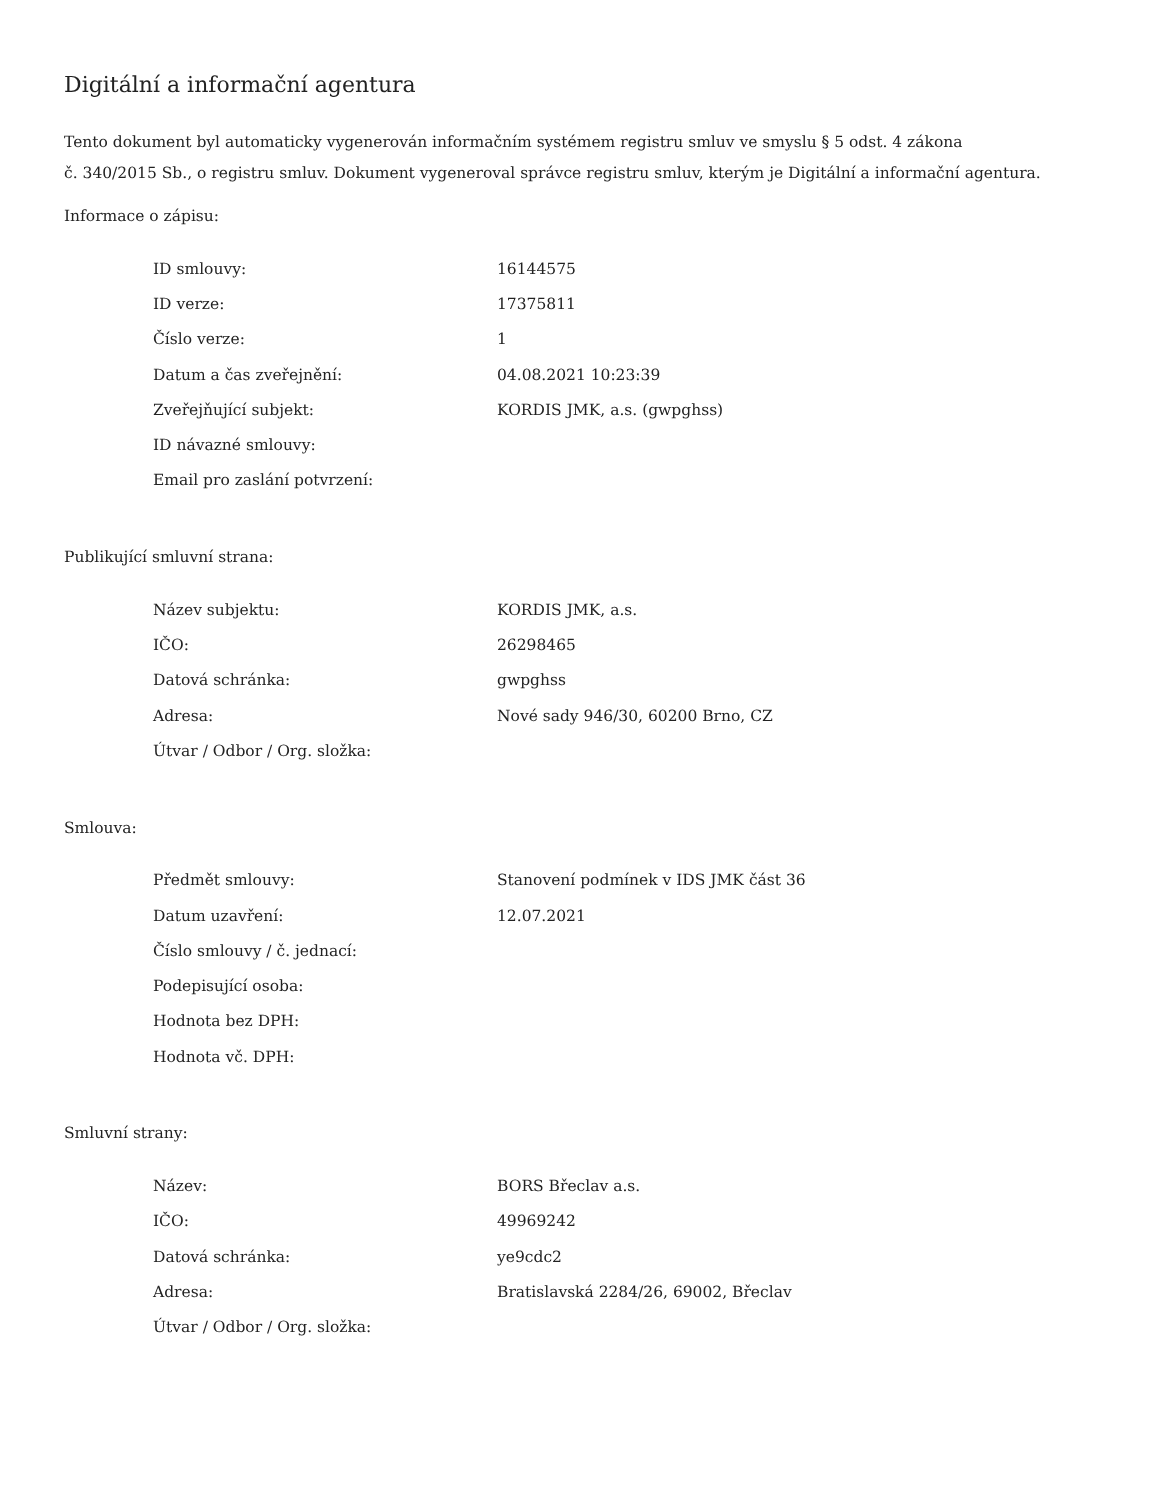Digitální a informační agentura
Tento dokument byl automaticky vygenerován informačním systémem registru smluv ve smyslu § 5 odst. 4 zákona
č. 340/2015 Sb., o registru smluv. Dokument vygeneroval správce registru smluv, kterým je Digitální a informační agentura.
Informace o zápisu:
| ID smlouvy: | 16144575 |
| ID verze: | 17375811 |
| Číslo verze: | 1 |
| Datum a čas zveřejnění: | 04.08.2021 10:23:39 |
| Zveřejňující subjekt: | KORDIS JMK, a.s. (gwpghss) |
| ID návazné smlouvy: | |
| Email pro zaslání potvrzení: | |
Publikující smluvní strana:
| Název subjektu: | KORDIS JMK, a.s. |
| IČO: | 26298465 |
| Datová schránka: | gwpghss |
| Adresa: | Nové sady 946/30, 60200 Brno, CZ |
| Útvar / Odbor / Org. složka: | |
Smlouva:
| Předmět smlouvy: | Stanovení podmínek v IDS JMK část 36 |
| Datum uzavření: | 12.07.2021 |
| Číslo smlouvy / č. jednací: | |
| Podepisující osoba: | |
| Hodnota bez DPH: | |
| Hodnota vč. DPH: | |
Smluvní strany:
| Název: | BORS Břeclav a.s. |
| IČO: | 49969242 |
| Datová schránka: | ye9cdc2 |
| Adresa: | Bratislavská 2284/26, 69002, Břeclav |
| Útvar / Odbor / Org. složka: | |